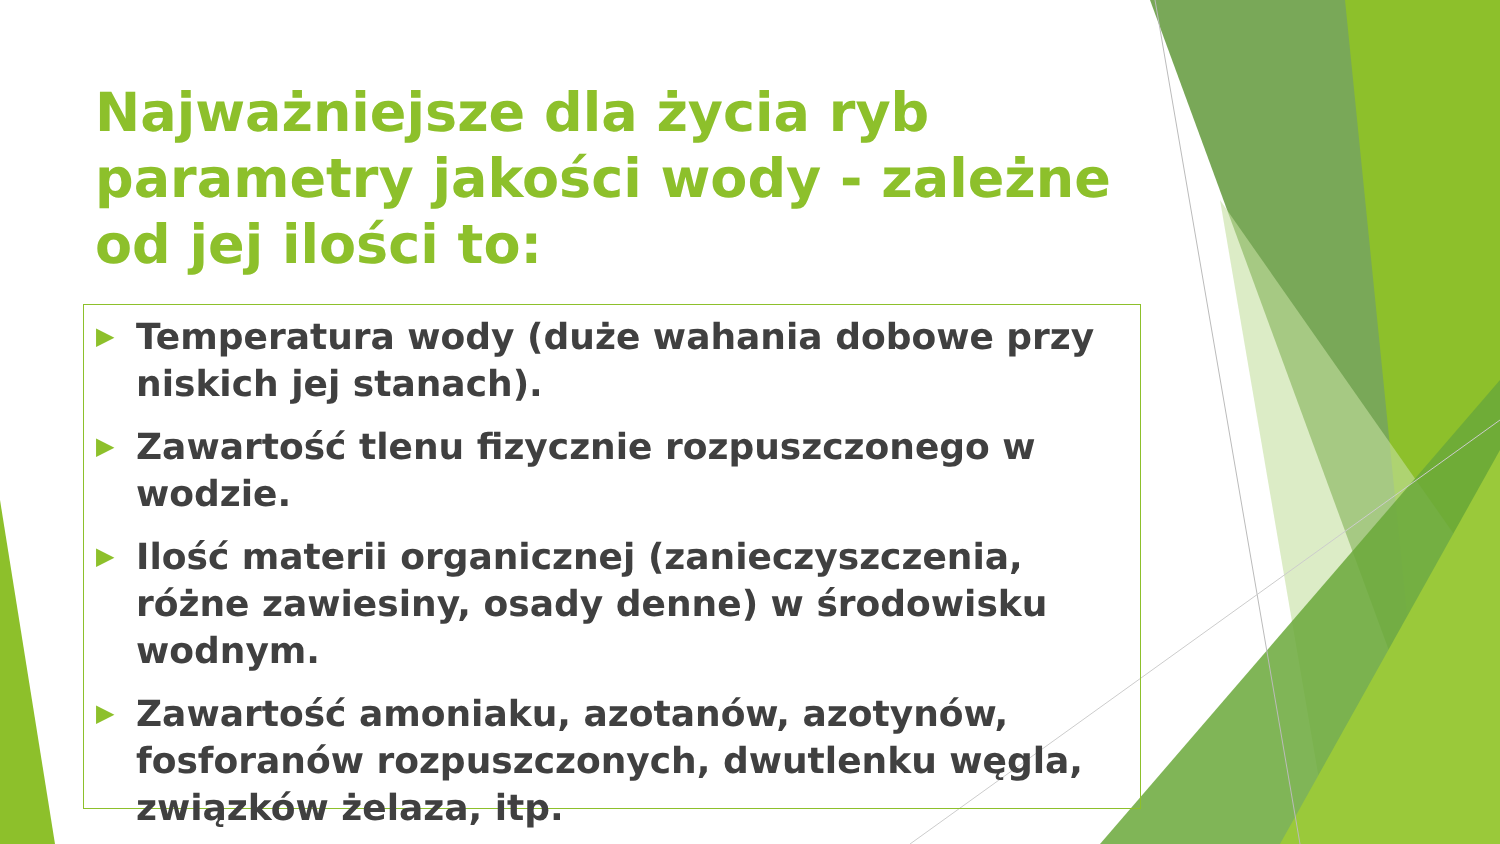Najważniejsze dla życia ryb parametry jakości wody - zależne od jej ilości to:
▶ Temperatura wody (duże wahania dobowe przy niskich jej stanach).
▶ Zawartość tlenu fizycznie rozpuszczonego w wodzie.
▶ Ilość materii organicznej (zanieczyszczenia, różne zawiesiny, osady denne) w środowisku wodnym.
▶ Zawartość amoniaku, azotanów, azotynów, fosforanów rozpuszczonych, dwutlenku węgla, związków żelaza, itp.